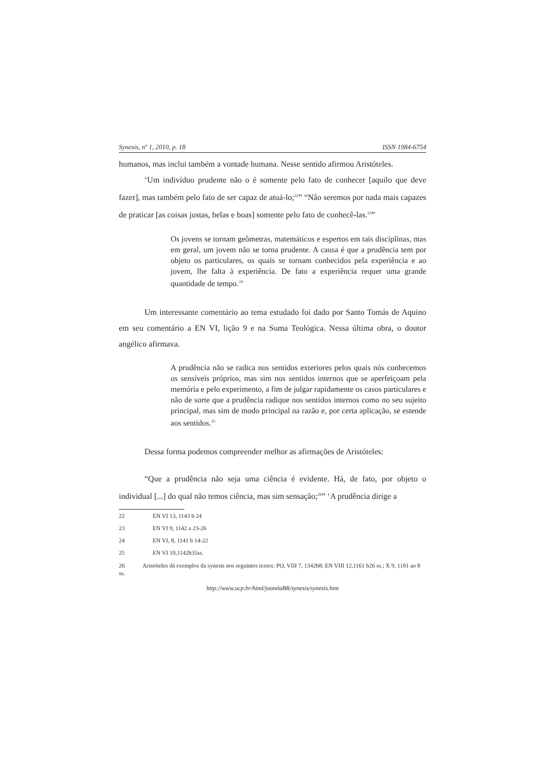Synesis, nº 1, 2010, p. 18 ISSN 1984-6754
humanos, mas inclui também a vontade humana. Nesse sentido afirmou Aristóteles.
‘Um indivíduo prudente não o é somente pelo fato de conhecer [aquilo que deve fazer], mas também pelo fato de ser capaz de atuá-lo;<sup>22</sup>” “Não seremos por nada mais capazes de praticar [as coisas justas, belas e boas] somente pelo fato de conhecê-las.<sup>23</sup>”
Os jovens se tornam geômetras, matemáticos e espertos em tais disciplinas, mas em geral, um jovem não se torna prudente. A causa é que a prudência tem por objeto os particulares, os quais se tornam conhecidos pela experiência e ao jovem, lhe falta à experiência. De fato a experiência requer uma grande quantidade de tempo.<sup>24</sup>
Um interessante comentário ao tema estudado foi dado por Santo Tomás de Aquino em seu comentário a EN VI, lição 9 e na Suma Teológica. Nessa última obra, o doutor angélico afirmava.
A prudência não se radica nos sentidos exteriores pelos quais nós conhecemos os sensíveis próprios, mas sim nos sentidos internos que se aperfeiçoam pela memória e pelo experimento, a fim de julgar rapidamente os casos particulares e não de sorte que a prudência radique nos sentidos internos como no seu sujeito principal, mas sim de modo principal na razão e, por certa aplicação, se estende aos sentidos.<sup>25</sup>
Dessa forma podemos compreender melhor as afirmações de Aristóteles:
“Que a prudência não seja uma ciência é evidente. Há, de fato, por objeto o individual [...] do qual não temos ciência, mas sim sensação;<sup>26</sup>” ‘A prudência dirige a
22 EN VI 13, 1143 b 24
23 EN VI 9, 1142 a 23-26
24 EN VI, 8, 1141 b 14-22
25 EN VI 10,1142b35ss.
26 Aristóteles dá exemplos da synesis nos seguintes textos: PO, VIII 7, 1342b8; EN VIII 12,1161 b26 ss.; X 9, 1181 ao 8 ss.
http://www.ucp.br/html/joomlaBR/synesis/synesis.htm